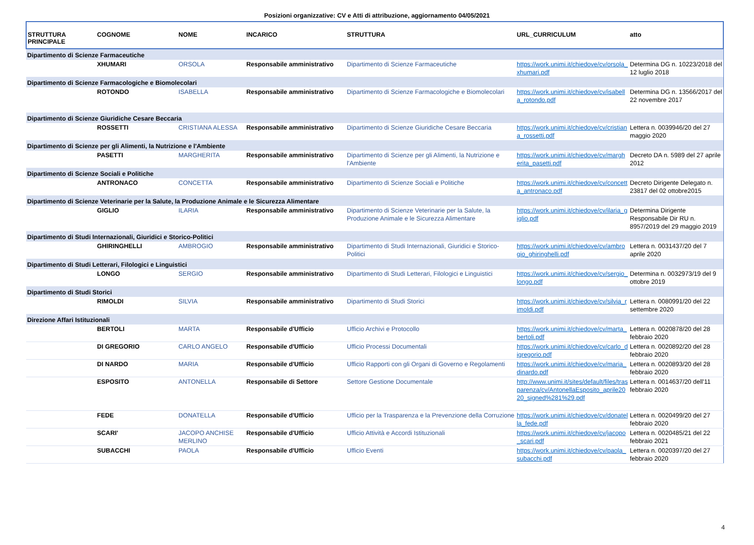Posizioni organizzative: CV e Atti di attribuzione, aggiornamento 04/05/2021
| STRUTTURA PRINCIPALE | COGNOME | NOME | INCARICO | STRUTTURA | URL_CURRICULUM | atto |
| --- | --- | --- | --- | --- | --- | --- |
| Dipartimento di Scienze Farmaceutiche | | | | | | |
| | XHUMARI | ORSOLA | Responsabile amministrativo | Dipartimento di Scienze Farmaceutiche | https://work.unimi.it/chiedove/cv/orsola_xhumari.pdf | Determina DG n. 10223/2018 del 12 luglio 2018 |
| Dipartimento di Scienze Farmacologiche e Biomolecolari | | | | | | |
| | ROTONDO | ISABELLA | Responsabile amministrativo | Dipartimento di Scienze Farmacologiche e Biomolecolari | https://work.unimi.it/chiedove/cv/isabella_rotondo.pdf | Determina DG n. 13566/2017 del 22 novembre 2017 |
| Dipartimento di Scienze Giuridiche Cesare Beccaria | | | | | | |
| | ROSSETTI | CRISTIANA ALESSA | Responsabile amministrativo | Dipartimento di Scienze Giuridiche Cesare Beccaria | https://work.unimi.it/chiedove/cv/cristiana_rossetti.pdf | Lettera n. 0039946/20 del 27 maggio 2020 |
| Dipartimento di Scienze per gli Alimenti, la Nutrizione e l'Ambiente | | | | | | |
| | PASETTI | MARGHERITA | Responsabile amministrativo | Dipartimento di Scienze per gli Alimenti, la Nutrizione e l'Ambiente | https://work.unimi.it/chiedove/cv/margherita_pasetti.pdf | Decreto DA n. 5989 del 27 aprile 2012 |
| Dipartimento di Scienze Sociali e Politiche | | | | | | |
| | ANTRONACO | CONCETTA | Responsabile amministrativo | Dipartimento di Scienze Sociali e Politiche | https://work.unimi.it/chiedove/cv/concetta_antronaco.pdf | Decreto Dirigente Delegato n. 23817 del 02 ottobre2015 |
| Dipartimento di Scienze Veterinarie per la Salute, la Produzione Animale e le Sicurezza Alimentare | | | | | | |
| | GIGLIO | ILARIA | Responsabile amministrativo | Dipartimento di Scienze Veterinarie per la Salute, la Produzione Animale e le Sicurezza Alimentare | https://work.unimi.it/chiedove/cv/ilaria_giglio.pdf | Determina Dirigente Responsabile Dir RU n. 8957/2019 del 29 maggio 2019 |
| Dipartimento di Studi Internazionali, Giuridici e Storico-Politici | | | | | | |
| | GHIRINGHELLI | AMBROGIO | Responsabile amministrativo | Dipartimento di Studi Internazionali, Giuridici e Storico-Politici | https://work.unimi.it/chiedove/cv/ambrogio_ghiringhelli.pdf | Lettera n. 0031437/20 del 7 aprile 2020 |
| Dipartimento di Studi Letterari, Filologici e Linguistici | | | | | | |
| | LONGO | SERGIO | Responsabile amministrativo | Dipartimento di Studi Letterari, Filologici e Linguistici | https://work.unimi.it/chiedove/cv/sergio_longo.pdf | Determina n. 0032973/19 del 9 ottobre 2019 |
| Dipartimento di Studi Storici | | | | | | |
| | RIMOLDI | SILVIA | Responsabile amministrativo | Dipartimento di Studi Storici | https://work.unimi.it/chiedove/cv/silvia_rimoldi.pdf | Lettera n. 0080991/20 del 22 settembre 2020 |
| Direzione Affari Istituzionali | | | | | | |
| | BERTOLI | MARTA | Responsabile d'Ufficio | Ufficio Archivi e Protocollo | https://work.unimi.it/chiedove/cv/marta_bertoli.pdf | Lettera n. 0020878/20 del 28 febbraio 2020 |
| | DI GREGORIO | CARLO ANGELO | Responsabile d'Ufficio | Ufficio Processi Documentali | https://work.unimi.it/chiedove/cv/carlo_digregorio.pdf | Lettera n. 0020892/20 del 28 febbraio 2020 |
| | DI NARDO | MARIA | Responsabile d'Ufficio | Ufficio Rapporti con gli Organi di Governo e Regolamenti | https://work.unimi.it/chiedove/cv/maria_dinardo.pdf | Lettera n. 0020893/20 del 28 febbraio 2020 |
| | ESPOSITO | ANTONELLA | Responsabile di Settore | Settore Gestione Documentale | http://www.unimi.it/sites/default/files/trasparenza/cv/AntonellaEsposito_aprile2020_signed%281%29.pdf | Lettera n. 0014637/20 dell'11 febbraio 2020 |
| | FEDE | DONATELLA | Responsabile d'Ufficio | Ufficio per la Trasparenza e la Prevenzione della Corruzione | https://work.unimi.it/chiedove/cv/donatella_fede.pdf | Lettera n. 0020499/20 del 27 febbraio 2020 |
| | SCARI' | JACOPO ANCHISE MERLINO | Responsabile d'Ufficio | Ufficio Attività e Accordi Istituzionali | https://work.unimi.it/chiedove/cv/jacopo_scari.pdf | Lettera n. 0020485/21 del 22 febbraio 2021 |
| | SUBACCHI | PAOLA | Responsabile d'Ufficio | Ufficio Eventi | https://work.unimi.it/chiedove/cv/paola_subacchi.pdf | Lettera n. 0020397/20 del 27 febbraio 2020 |
4